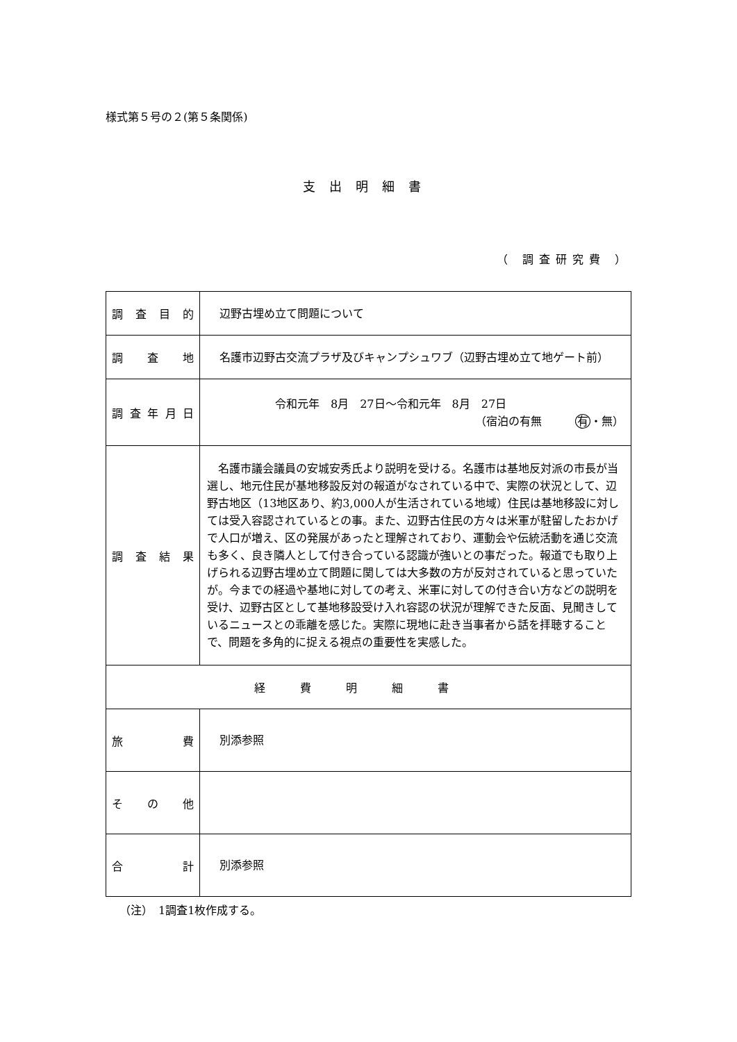様式第５号の２(第５条関係)
支出明細書
（ 調査研究費 ）
| 調査目的 | 辺野古埋め立て問題について |
| 調 査 地 | 名護市辺野古交流プラザ及びキャンプシュワブ（辺野古埋め立て地ゲート前） |
| 調査年月日 | 令和元年 8月 27日～令和元年 8月 27日 （宿泊の有無 有 ・無） |
| 調査結果 | 名護市議会議員の安城安秀氏より説明を受ける。名護市は基地反対派の市長が当選し、地元住民が基地移設反対の報道がなされている中で、実際の状況として、辺野古地区（13地区あり、約3,000人が生活されている地域）住民は基地移設に対しては受入容認されているとの事。また、辺野古住民の方々は米軍が駐留したおかげで人口が増え、区の発展があったと理解されており、運動会や伝統活動を通じ交流も多く、良き隣人として付き合っている認識が強いとの事だった。報道でも取り上げられる辺野古埋め立て問題に関しては大多数の方が反対されていると思っていたが。今までの経過や基地に対しての考え、米軍に対しての付き合い方などの説明を受け、辺野古区として基地移設受け入れ容認の状況が理解できた反面、見聞きしているニュースとの乖離を感じた。実際に現地に赴き当事者から話を拝聴することで、問題を多角的に捉える視点の重要性を実感した。 |
| 経費明細書 | |
| 旅費 | 別添参照 |
| その他 | |
| 合計 | 別添参照 |
（注）　1調査1枚作成する。